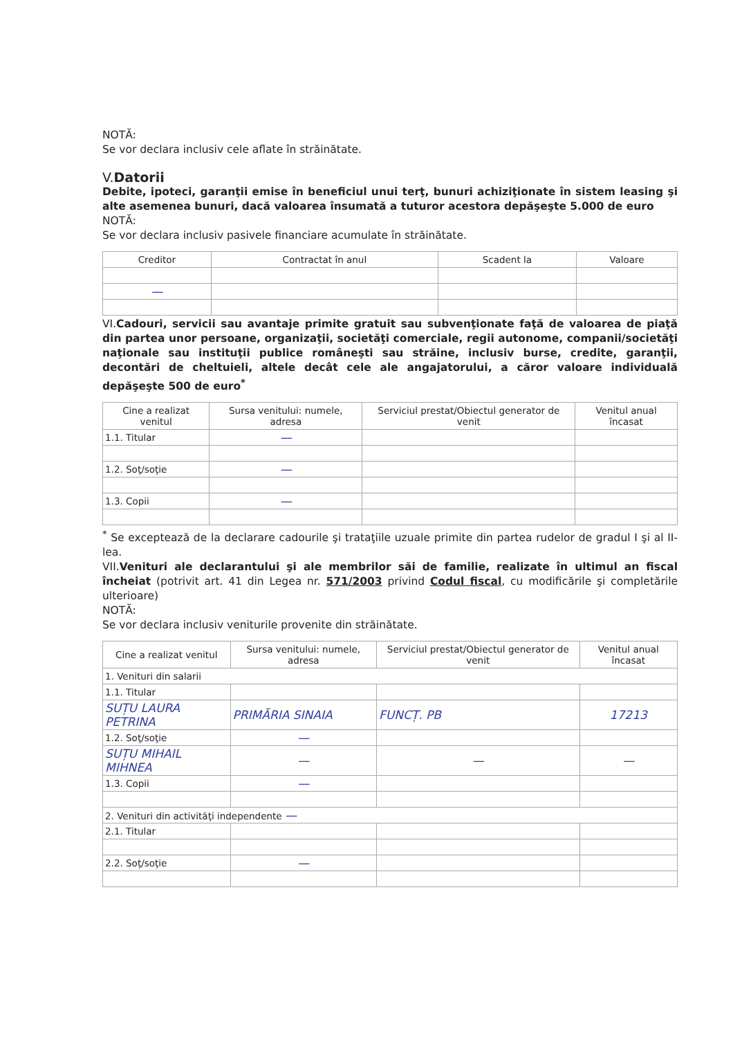NOTĂ:
Se vor declara inclusiv cele aflate în străinătate.
V.Datorii
Debite, ipoteci, garanţii emise în beneficiul unui terţ, bunuri achiziţionate în sistem leasing şi alte asemenea bunuri, dacă valoarea însumată a tuturor acestora depăşeşte 5.000 de euro
NOTĂ:
Se vor declara inclusiv pasivele financiare acumulate în străinătate.
| Creditor | Contractat în anul | Scadent la | Valoare |
| --- | --- | --- | --- |
| — | | | |
VI.Cadouri, servicii sau avantaje primite gratuit sau subvenţionate faţă de valoarea de piaţă din partea unor persoane, organizaţii, societăţi comerciale, regii autonome, companii/societăţi naţionale sau instituţii publice româneşti sau străine, inclusiv burse, credite, garanţii, decontări de cheltuieli, altele decât cele ale angajatorului, a căror valoare individuală depăşeşte 500 de euro<sup>*</sup>
| Cine a realizat venitul | Sursa venitului: numele, adresa | Serviciul prestat/Obiectul generator de venit | Venitul anual încasat |
| --- | --- | --- | --- |
| 1.1. Titular | — | | |
| 1.2. Soţ/soţie | — | | |
| 1.3. Copii | — | | |
<sup>*</sup> Se exceptează de la declarare cadourile şi trataţiile uzuale primite din partea rudelor de gradul I şi al II-lea.
VII.Venituri ale declarantului şi ale membrilor săi de familie, realizate în ultimul an fiscal încheiat (potrivit art. 41 din Legea nr. 571/2003 privind Codul fiscal, cu modificările şi completările ulterioare)
NOTĂ:
Se vor declara inclusiv veniturile provenite din străinătate.
| Cine a realizat venitul | Sursa venitului: numele, adresa | Serviciul prestat/Obiectul generator de venit | Venitul anual încasat |
| --- | --- | --- | --- |
| 1. Venituri din salarii | | | |
| 1.1. Titular | | | |
| SUȚU LAURA PETRINA | PRIMĂRIA SINAIA | FUNCȚ. PB | 17213 |
| 1.2. Soţ/soţie | — | | |
| SUȚU MIHAIL MIHNEA | — | — | — |
| 1.3. Copii | — | | |
| 2. Venituri din activităţi independente — | | | |
| 2.1. Titular | | | |
| 2.2. Soţ/soţie | — | | |